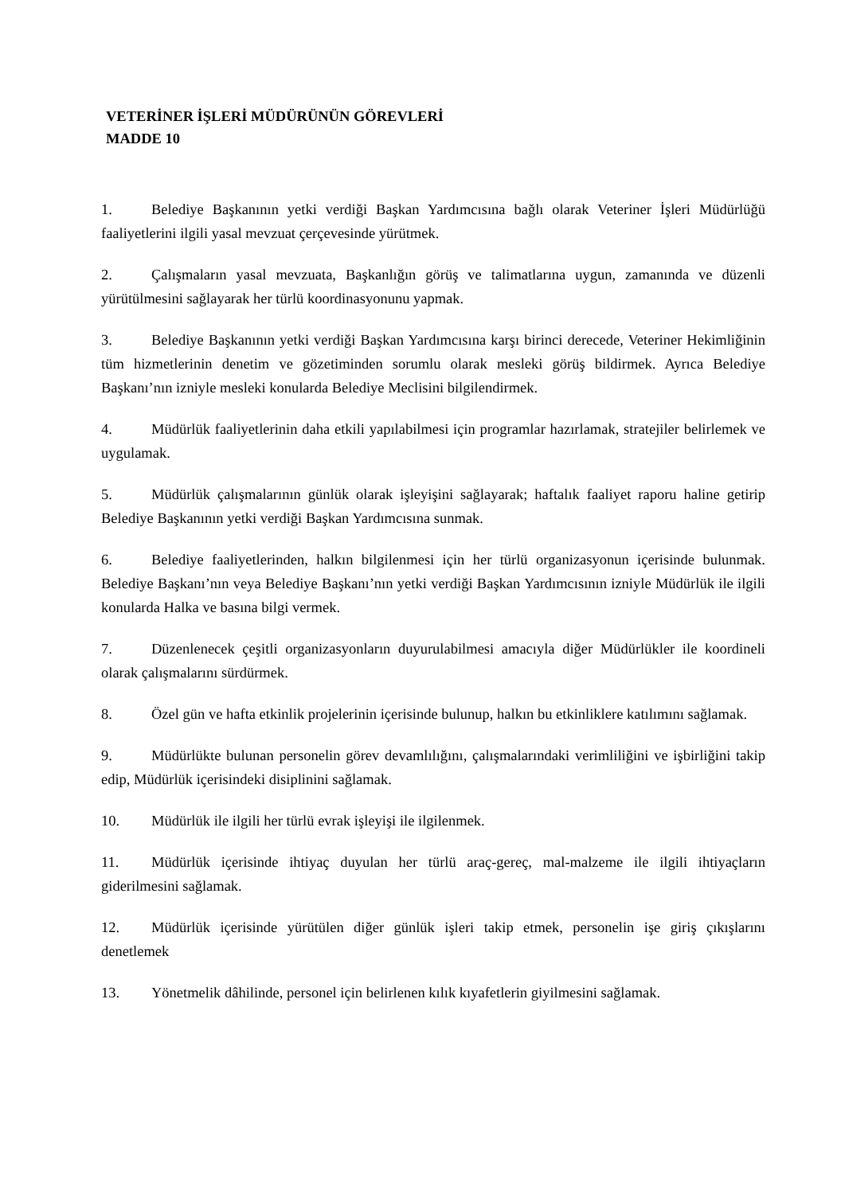VETERİNER İŞLERİ MÜDÜRÜNÜN GÖREVLERİ
MADDE 10
1. Belediye Başkanının yetki verdiği Başkan Yardımcısına bağlı olarak Veteriner İşleri Müdürlüğü faaliyetlerini ilgili yasal mevzuat çerçevesinde yürütmek.
2. Çalışmaların yasal mevzuata, Başkanlığın görüş ve talimatlarına uygun, zamanında ve düzenli yürütülmesini sağlayarak her türlü koordinasyonunu yapmak.
3. Belediye Başkanının yetki verdiği Başkan Yardımcısına karşı birinci derecede, Veteriner Hekimliğinin tüm hizmetlerinin denetim ve gözetiminden sorumlu olarak mesleki görüş bildirmek. Ayrıca Belediye Başkanı’nın izniyle mesleki konularda Belediye Meclisini bilgilendirmek.
4. Müdürlük faaliyetlerinin daha etkili yapılabilmesi için programlar hazırlamak, stratejiler belirlemek ve uygulamak.
5. Müdürlük çalışmalarının günlük olarak işleyişini sağlayarak; haftalık faaliyet raporu haline getirip Belediye Başkanının yetki verdiği Başkan Yardımcısına sunmak.
6. Belediye faaliyetlerinden, halkın bilgilenmesi için her türlü organizasyonun içerisinde bulunmak. Belediye Başkanı’nın veya Belediye Başkanı’nın yetki verdiği Başkan Yardımcısının izniyle Müdürlük ile ilgili konularda Halka ve basına bilgi vermek.
7. Düzenlenecek çeşitli organizasyonların duyurulabilmesi amacıyla diğer Müdürlükler ile koordineli olarak çalışmalarını sürdürmek.
8. Özel gün ve hafta etkinlik projelerinin içerisinde bulunup, halkın bu etkinliklere katılımını sağlamak.
9. Müdürlükte bulunan personelin görev devamlılığını, çalışmalarındaki verimliliğini ve işbirliğini takip edip, Müdürlük içerisindeki disiplinini sağlamak.
10. Müdürlük ile ilgili her türlü evrak işleyişi ile ilgilenmek.
11. Müdürlük içerisinde ihtiyaç duyulan her türlü araç-gereç, mal-malzeme ile ilgili ihtiyaçların giderilmesini sağlamak.
12. Müdürlük içerisinde yürütülen diğer günlük işleri takip etmek, personelin işe giriş çıkışlarını denetlemek
13. Yönetmelik dâhilinde, personel için belirlenen kılık kıyafetlerin giyilmesini sağlamak.